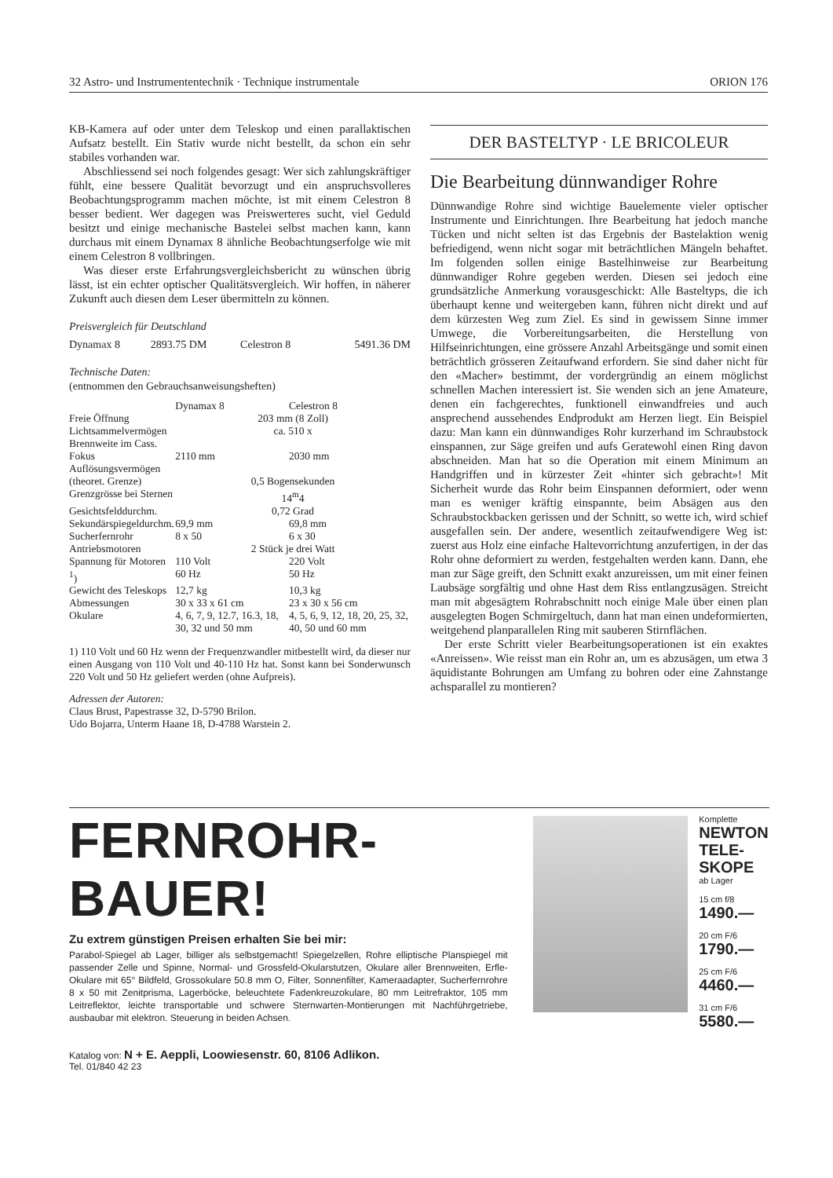32 Astro- und Instrumententechnik · Technique instrumentale ORION 176
KB-Kamera auf oder unter dem Teleskop und einen parallaktischen Aufsatz bestellt. Ein Stativ wurde nicht bestellt, da schon ein sehr stabiles vorhanden war.
Abschliessend sei noch folgendes gesagt: Wer sich zahlungskräftiger fühlt, eine bessere Qualität bevorzugt und ein anspruchsvolleres Beobachtungsprogramm machen möchte, ist mit einem Celestron 8 besser bedient. Wer dagegen was Preiswerteres sucht, viel Geduld besitzt und einige mechanische Bastelei selbst machen kann, kann durchaus mit einem Dynamax 8 ähnliche Beobachtungserfolge wie mit einem Celestron 8 vollbringen.
Was dieser erste Erfahrungsvergleichsbericht zu wünschen übrig lässt, ist ein echter optischer Qualitätsvergleich. Wir hoffen, in näherer Zukunft auch diesen dem Leser übermitteln zu können.
Preisvergleich für Deutschland
| Dynamax 8 | 2893.75 DM | Celestron 8 | 5491.36 DM |
Technische Daten:
(entnommen den Gebrauchsanweisungsheften)
| | Dynamax 8 | Celestron 8 |
| Freie Öffnung | 203 mm (8 Zoll) | |
| Lichtsammelvermögen | ca. 510 x | |
| Brennweite im Cass. Fokus | 2110 mm | 2030 mm |
| Auflösungsvermögen (theoret. Grenze) | 0,5 Bogensekunden | |
| Grenzgrösse bei Sternen | 14<sup>m</sup>4 | |
| Gesichtsfelddurchm. | 0,72 Grad | |
| Sekundärspiegeldurchm. | 69,9 mm | 69,8 mm |
| Sucherfernrohr | 8 x 50 | 6 x 30 |
| Antriebsmotoren | 2 Stück je drei Watt | |
| Spannung für Motoren <sup>1</sup>) | 110 Volt 60 Hz | 220 Volt 50 Hz |
| Gewicht des Teleskops | 12,7 kg | 10,3 kg |
| Abmessungen | 30 x 33 x 61 cm | 23 x 30 x 56 cm |
| Okulare | 4, 6, 7, 9, 12.7, 16.3, 18, 30, 32 und 50 mm | 4, 5, 6, 9, 12, 18, 20, 25, 32, 40, 50 und 60 mm |
1) 110 Volt und 60 Hz wenn der Frequenzwandler mitbestellt wird, da dieser nur einen Ausgang von 110 Volt und 40-110 Hz hat. Sonst kann bei Sonderwunsch 220 Volt und 50 Hz geliefert werden (ohne Aufpreis).
Adressen der Autoren:
Claus Brust, Papestrasse 32, D-5790 Brilon.
Udo Bojarra, Unterm Haane 18, D-4788 Warstein 2.
DER BASTELTYP · LE BRICOLEUR
Die Bearbeitung dünnwandiger Rohre
Dünnwandige Rohre sind wichtige Bauelemente vieler optischer Instrumente und Einrichtungen. Ihre Bearbeitung hat jedoch manche Tücken und nicht selten ist das Ergebnis der Bastelaktion wenig befriedigend, wenn nicht sogar mit beträchtlichen Mängeln behaftet. Im folgenden sollen einige Bastelhinweise zur Bearbeitung dünnwandiger Rohre gegeben werden. Diesen sei jedoch eine grundsätzliche Anmerkung vorausgeschickt: Alle Basteltyps, die ich überhaupt kenne und weitergeben kann, führen nicht direkt und auf dem kürzesten Weg zum Ziel. Es sind in gewissem Sinne immer Umwege, die Vorbereitungsarbeiten, die Herstellung von Hilfseinrichtungen, eine grössere Anzahl Arbeitsgänge und somit einen beträchtlich grösseren Zeitaufwand erfordern. Sie sind daher nicht für den «Macher» bestimmt, der vordergründig an einem möglichst schnellen Machen interessiert ist. Sie wenden sich an jene Amateure, denen ein fachgerechtes, funktionell einwandfreies und auch ansprechend aussehendes Endprodukt am Herzen liegt. Ein Beispiel dazu: Man kann ein dünnwandiges Rohr kurzerhand im Schraubstock einspannen, zur Säge greifen und aufs Geratewohl einen Ring davon abschneiden. Man hat so die Operation mit einem Minimum an Handgriffen und in kürzester Zeit «hinter sich gebracht»! Mit Sicherheit wurde das Rohr beim Einspannen deformiert, oder wenn man es weniger kräftig einspannte, beim Absägen aus den Schraubstockbacken gerissen und der Schnitt, so wette ich, wird schief ausgefallen sein. Der andere, wesentlich zeitaufwendigere Weg ist: zuerst aus Holz eine einfache Haltevorrichtung anzufertigen, in der das Rohr ohne deformiert zu werden, festgehalten werden kann. Dann, ehe man zur Säge greift, den Schnitt exakt anzureissen, um mit einer feinen Laubsäge sorgfältig und ohne Hast dem Riss entlangzusägen. Streicht man mit abgesägtem Rohrabschnitt noch einige Male über einen plan ausgelegten Bogen Schmirgeltuch, dann hat man einen undeformierten, weitgehend planparallelen Ring mit sauberen Stirnflächen.
Der erste Schritt vieler Bearbeitungsoperationen ist ein exaktes «Anreissen». Wie reisst man ein Rohr an, um es abzusägen, um etwa 3 äquidistante Bohrungen am Umfang zu bohren oder eine Zahnstange achsparallel zu montieren?
FERNROHR-BAUER!
Zu extrem günstigen Preisen erhalten Sie bei mir:
Parabol-Spiegel ab Lager, billiger als selbstgemacht! Spiegelzellen, Rohre elliptische Planspiegel mit passender Zelle und Spinne, Normal- und Grossfeld-Okularstutzen, Okulare aller Brennweiten, Erfle-Okulare mit 65° Bildfeld, Grossokulare 50.8 mm O, Filter, Sonnenfilter, Kameraadapter, Sucherfernrohre 8 x 50 mit Zenitprisma, Lagerböcke, beleuchtete Fadenkreuzokulare, 80 mm Leitrefraktor, 105 mm Leitreflektor, leichte transportable und schwere Sternwarten-Montierungen mit Nachführgetriebe, ausbaubar mit elektron. Steuerung in beiden Achsen.
Katalog von: N + E. Aeppli, Loowiesenstr. 60, 8106 Adlikon.
Tel. 01/840 42 23
Komplette
NEWTON TELE-SKOPE
ab Lager
15 cm f/8
1490.—
20 cm F/6
1790.—
25 cm F/6
4460.—
31 cm F/6
5580.—